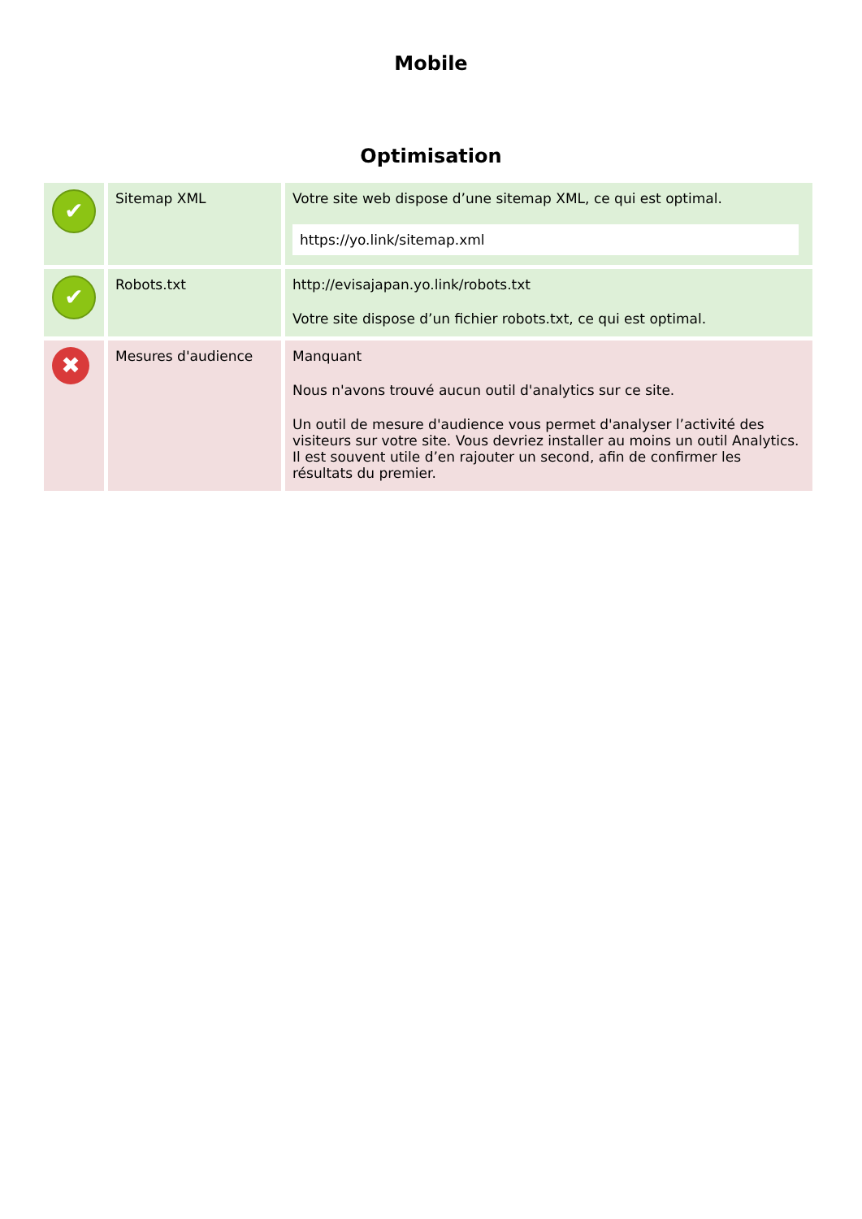Mobile
Optimisation
| ✔ | Sitemap XML | Votre site web dispose d’une sitemap XML, ce qui est optimal. https://yo.link/sitemap.xml |
| ✔ | Robots.txt | http://evisajapan.yo.link/robots.txt Votre site dispose d’un fichier robots.txt, ce qui est optimal. |
| ✖ | Mesures d'audience | Manquant Nous n'avons trouvé aucun outil d'analytics sur ce site. Un outil de mesure d'audience vous permet d'analyser l’activité des visiteurs sur votre site. Vous devriez installer au moins un outil Analytics. Il est souvent utile d’en rajouter un second, afin de confirmer les résultats du premier. |